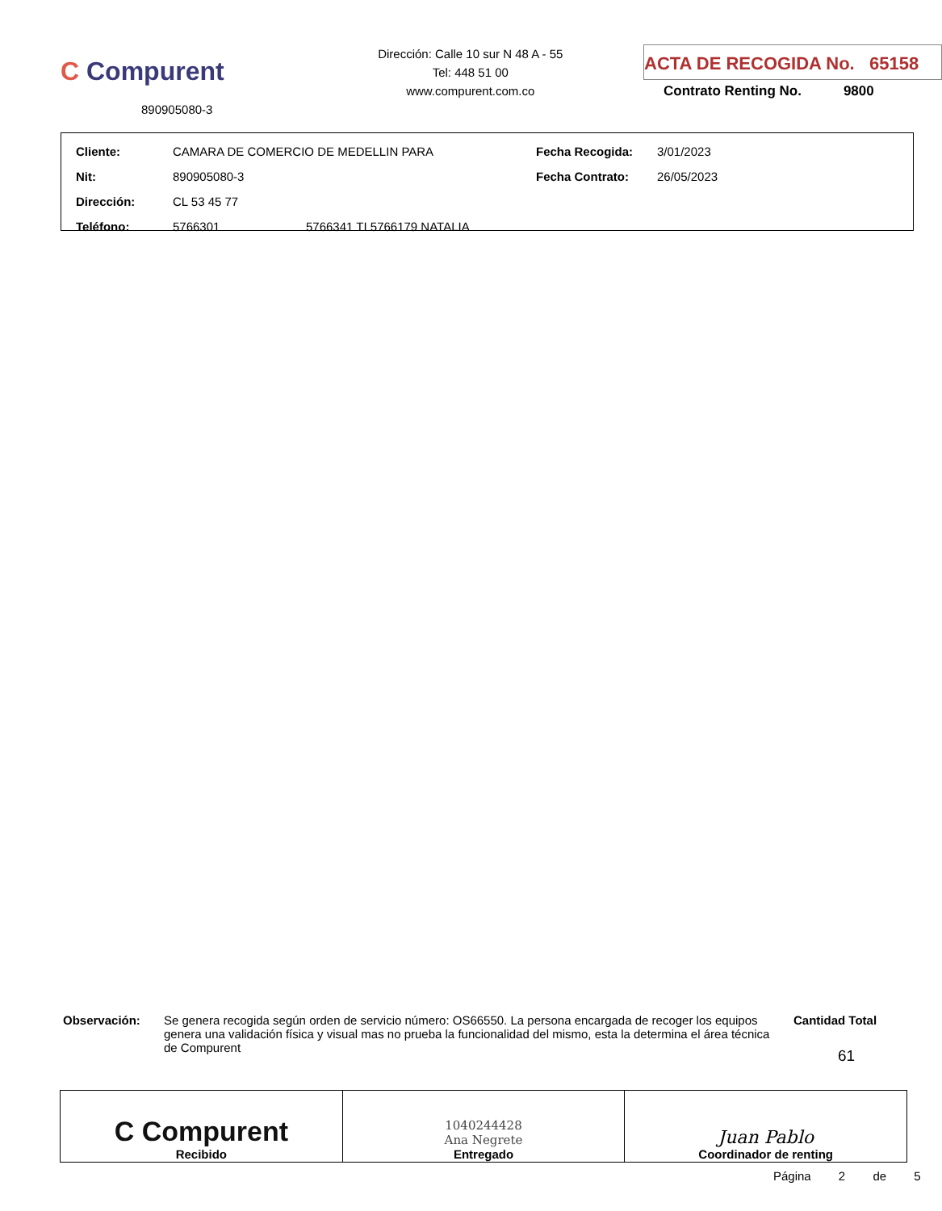C Compurent
890905080-3
Dirección: Calle 10 sur N 48 A - 55
Tel: 448 51 00
www.compurent.com.co
ACTA DE RECOGIDA No. 65158
Contrato Renting No. 9800
| Cliente: | CAMARA DE COMERCIO DE MEDELLIN PARA | | Fecha Recogida: | 3/01/2023 |
| Nit: | 890905080-3 | | Fecha Contrato: | 26/05/2023 |
| Dirección: | CL 53 45 77 | | | |
| Teléfono: | 5766301 | 5766341 TI 5766179 NATALIA | | |
Observación: Se genera recogida según orden de servicio número: OS66550. La persona encargada de recoger los equipos genera una validación física y visual mas no prueba la funcionalidad del mismo, esta la determina el área técnica de Compurent
Cantidad Total
61
| C Compurent Recibido | 1040244428 Ana Negrete Entregado | Juan Pablo Coordinador de renting |
Página 2 de 5